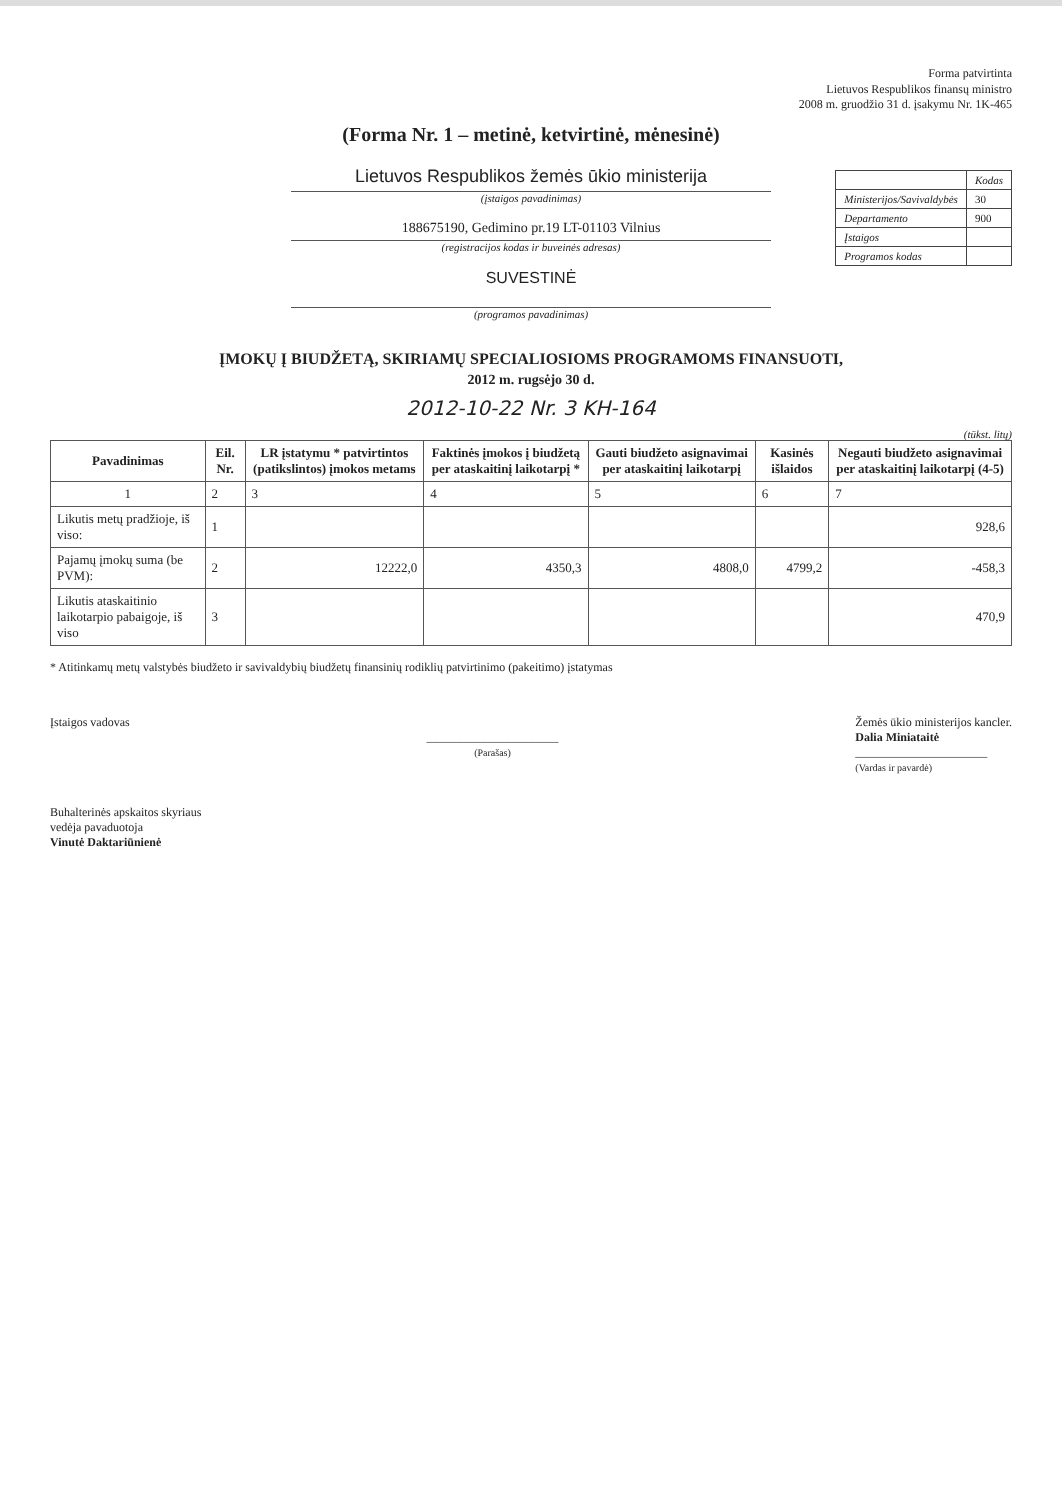Forma patvirtinta
Lietuvos Respublikos finansų ministro
2008 m. gruodžio 31 d. įsakymu Nr. 1K-465
(Forma Nr. 1 – metinė, ketvirtinė, mėnesinė)
Lietuvos Respublikos žemės ūkio ministerija
(įstaigos pavadinimas)
188675190, Gedimino pr.19 LT-01103 Vilnius
(registracijos kodas ir buveinės adresas)
SUVESTINĖ
(programos pavadinimas)
| | Kodas |
| Ministerijos/Savivaldybės | 30 |
| Departamento | 900 |
| Įstaigos | |
| Programos kodas | |
ĮMOKŲ Į BIUDŽETĄ, SKIRIAMŲ SPECIALIOSIOMS PROGRAMOMS FINANSUOTI,
2012 m. rugsėjo 30 d.
2012-10-22 Nr. 3 KH-164
(tūkst. litų)
| Pavadinimas | Eil. Nr. | LR įstatymu * patvirtintos (patikslintos) įmokos metams | Faktinės įmokos į biudžetą per ataskaitinį laikotarpį * | Gauti biudžeto asignavimai per ataskaitinį laikotarpį | Kasinės išlaidos | Negauti biudžeto asignavimai per ataskaitinį laikotarpį (4-5) |
| --- | --- | --- | --- | --- | --- | --- |
| 1 | 2 | 3 | 4 | 5 | 6 | 7 |
| Likutis metų pradžioje, iš viso: | 1 | | | | | 928,6 |
| Pajamų įmokų suma (be PVM): | 2 | 12222,0 | 4350,3 | 4808,0 | 4799,2 | -458,3 |
| Likutis ataskaitinio laikotarpio pabaigoje, iš viso | 3 | | | | | 470,9 |
* Atitinkamų metų valstybės biudžeto ir savivaldybių biudžetų finansinių rodiklių patvirtinimo (pakeitimo) įstatymas
Įstaigos vadovas
______________________
(Parašas)
Žemės ūkio ministerijos kancler.
Dalia Miniataitė
______________________
(Vardas ir pavardė)
Buhalterinės apskaitos skyriaus
vedėja pavaduotoja
Vinutė Daktariūnienė